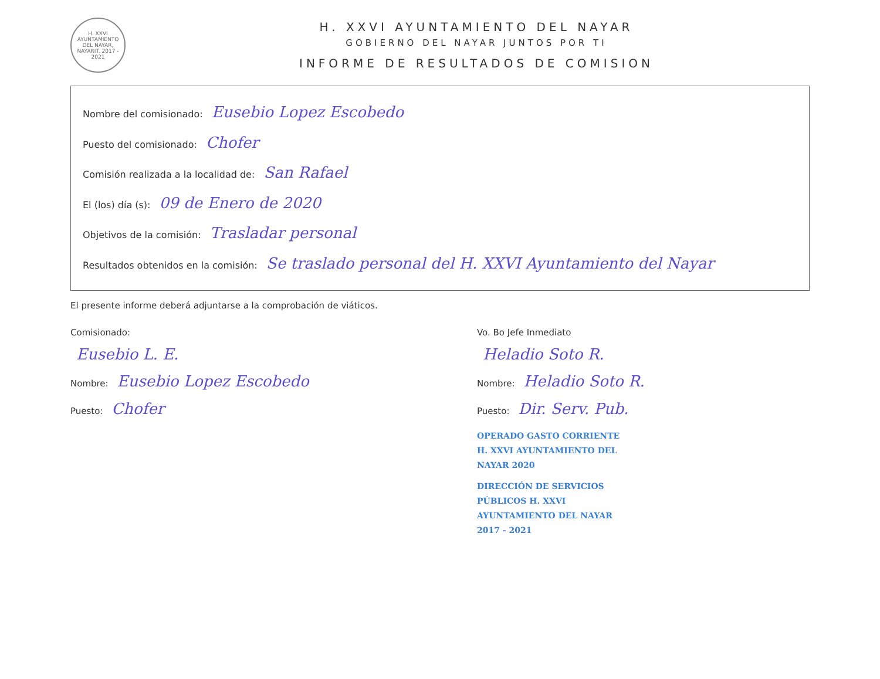H. XXVI AYUNTAMIENTO DEL NAYAR, NAYARIT. 2017 - 2021
H. XXVI AYUNTAMIENTO DEL NAYAR
GOBIERNO DEL NAYAR JUNTOS POR TI
INFORME DE RESULTADOS DE COMISION
Nombre del comisionado: Eusebio Lopez Escobedo
Puesto del comisionado: Chofer
Comisión realizada a la localidad de: San Rafael
El (los) día (s): 09 de Enero de 2020
Objetivos de la comisión: Trasladar personal
Resultados obtenidos en la comisión: Se traslado personal del H. XXVI Ayuntamiento del Nayar
El presente informe deberá adjuntarse a la comprobación de viáticos.
Comisionado:
Eusebio L. E.
Nombre: Eusebio Lopez Escobedo
Puesto: Chofer
Vo. Bo Jefe Inmediato
Heladio Soto R.
Nombre: Heladio Soto R.
Puesto: Dir. Serv. Pub.
OPERADO GASTO CORRIENTE H. XXVI AYUNTAMIENTO DEL NAYAR 2020
DIRECCIÓN DE SERVICIOS PÚBLICOS H. XXVI AYUNTAMIENTO DEL NAYAR 2017 - 2021